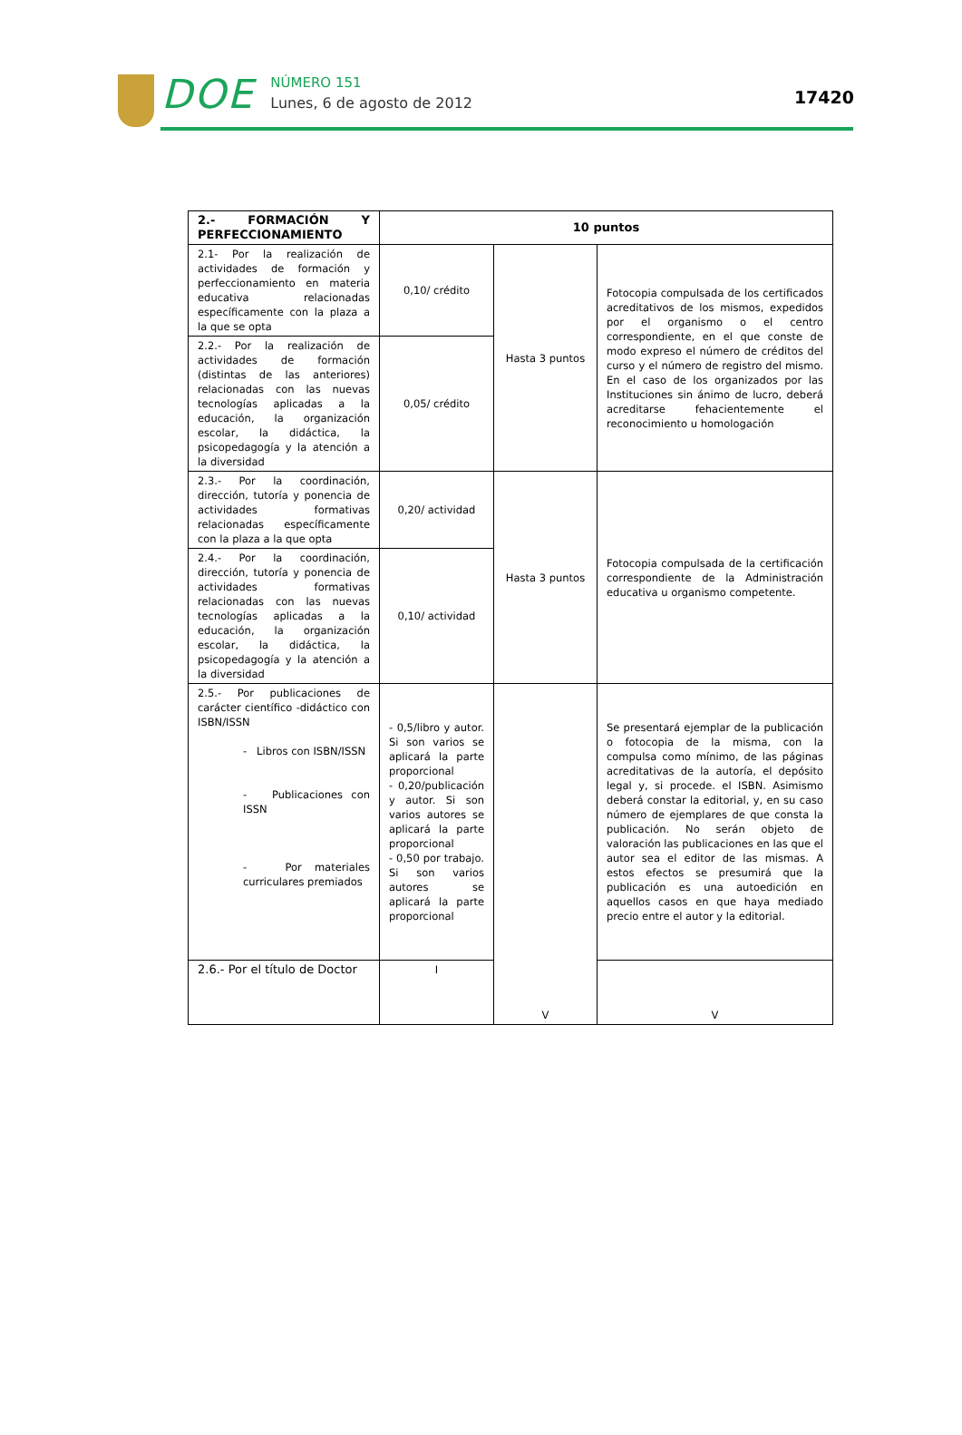DOE
NÚMERO 151
Lunes, 6 de agosto de 2012
17420
| 2.- FORMACIÓN Y PERFECCIONAMIENTO | 10 puntos | | |
| 2.1- Por la realización de actividades de formación y perfeccionamiento en materia educativa relacionadas específicamente con la plaza a la que se opta | 0,10/ crédito | Hasta 3 puntos | Fotocopia compulsada de los certificados acreditativos de los mismos, expedidos por el organismo o el centro correspondiente, en el que conste de modo expreso el número de créditos del curso y el número de registro del mismo. En el caso de los organizados por las Instituciones sin ánimo de lucro, deberá acreditarse fehacientemente el reconocimiento u homologación |
| 2.2.- Por la realización de actividades de formación (distintas de las anteriores) relacionadas con las nuevas tecnologías aplicadas a la educación, la organización escolar, la didáctica, la psicopedagogía y la atención a la diversidad | 0,05/ crédito | | |
| 2.3.- Por la coordinación, dirección, tutoría y ponencia de actividades formativas relacionadas específicamente con la plaza a la que opta | 0,20/ actividad | Hasta 3 puntos | Fotocopia compulsada de la certificación correspondiente de la Administración educativa u organismo competente. |
| 2.4.- Por la coordinación, dirección, tutoría y ponencia de actividades formativas relacionadas con las nuevas tecnologías aplicadas a la educación, la organización escolar, la didáctica, la psicopedagogía y la atención a la diversidad | 0,10/ actividad | | |
| 2.5.- Por publicaciones de carácter científico -didáctico con ISBN/ISSN - Libros con ISBN/ISSN - Publicaciones con ISSN - Por materiales curriculares premiados | - 0,5/libro y autor. Si son varios se aplicará la parte proporcional - 0,20/publicación y autor. Si son varios autores se aplicará la parte proporcional - 0,50 por trabajo. Si son varios autores se aplicará la parte proporcional | V | Se presentará ejemplar de la publicación o fotocopia de la misma, con la compulsa como mínimo, de las páginas acreditativas de la autoría, el depósito legal y, si procede. el ISBN. Asimismo deberá constar la editorial, y, en su caso número de ejemplares de que consta la publicación. No serán objeto de valoración las publicaciones en las que el autor sea el editor de las mismas. A estos efectos se presumirá que la publicación es una autoedición en aquellos casos en que haya mediado precio entre el autor y la editorial. |
| 2.6.- Por el título de Doctor | I | | V |